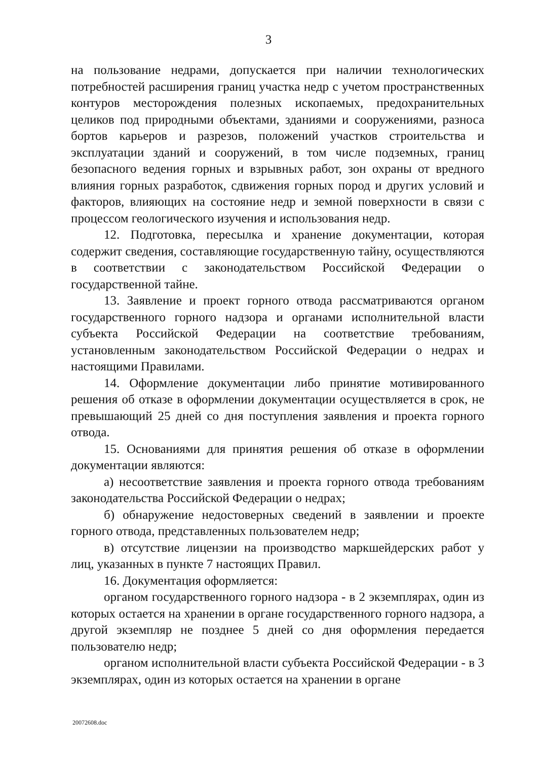3
на пользование недрами, допускается при наличии технологических потребностей расширения границ участка недр с учетом пространственных контуров месторождения полезных ископаемых, предохранительных целиков под природными объектами, зданиями и сооружениями, разноса бортов карьеров и разрезов, положений участков строительства и эксплуатации зданий и сооружений, в том числе подземных, границ безопасного ведения горных и взрывных работ, зон охраны от вредного влияния горных разработок, сдвижения горных пород и других условий и факторов, влияющих на состояние недр и земной поверхности в связи с процессом геологического изучения и использования недр.
12. Подготовка, пересылка и хранение документации, которая содержит сведения, составляющие государственную тайну, осуществляются в соответствии с законодательством Российской Федерации о государственной тайне.
13. Заявление и проект горного отвода рассматриваются органом государственного горного надзора и органами исполнительной власти субъекта Российской Федерации на соответствие требованиям, установленным законодательством Российской Федерации о недрах и настоящими Правилами.
14. Оформление документации либо принятие мотивированного решения об отказе в оформлении документации осуществляется в срок, не превышающий 25 дней со дня поступления заявления и проекта горного отвода.
15. Основаниями для принятия решения об отказе в оформлении документации являются:
а) несоответствие заявления и проекта горного отвода требованиям законодательства Российской Федерации о недрах;
б) обнаружение недостоверных сведений в заявлении и проекте горного отвода, представленных пользователем недр;
в) отсутствие лицензии на производство маркшейдерских работ у лиц, указанных в пункте 7 настоящих Правил.
16. Документация оформляется:
органом государственного горного надзора - в 2 экземплярах, один из которых остается на хранении в органе государственного горного надзора, а другой экземпляр не позднее 5 дней со дня оформления передается пользователю недр;
органом исполнительной власти субъекта Российской Федерации - в 3 экземплярах, один из которых остается на хранении в органе
20072608.doc